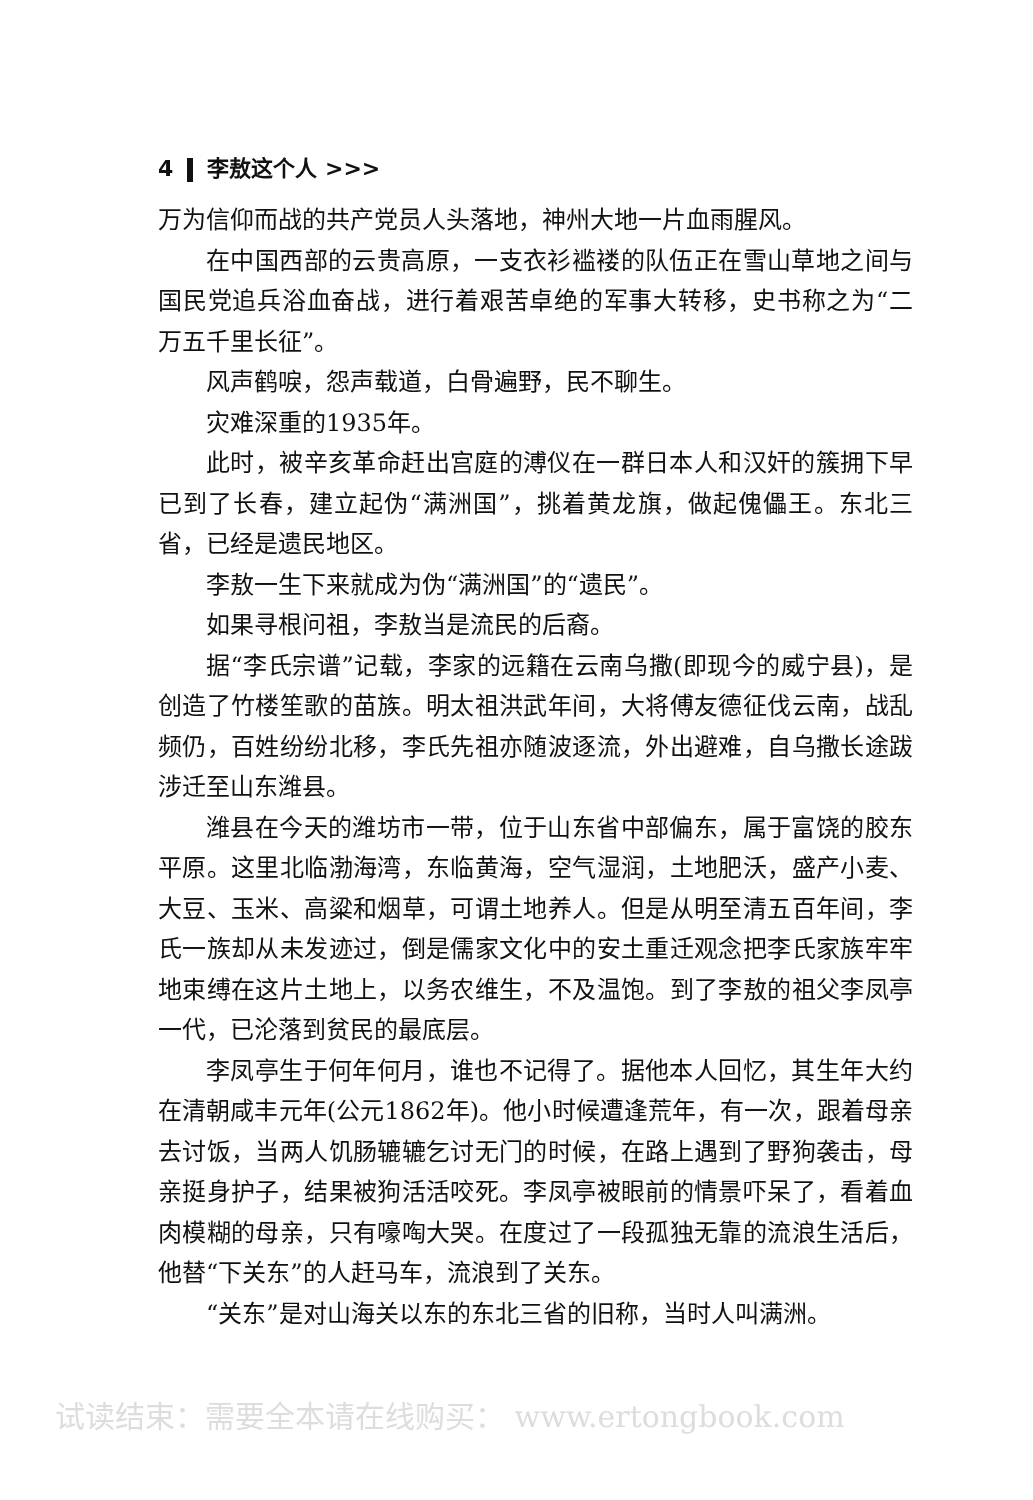4 李敖这个人 >>>
万为信仰而战的共产党员人头落地，神州大地一片血雨腥风。
在中国西部的云贵高原，一支衣衫褴褛的队伍正在雪山草地之间与国民党追兵浴血奋战，进行着艰苦卓绝的军事大转移，史书称之为“二万五千里长征”。
风声鹤唳，怨声载道，白骨遍野，民不聊生。
灾难深重的1935年。
此时，被辛亥革命赶出宫庭的溥仪在一群日本人和汉奸的簇拥下早已到了长春，建立起伪“满洲国”，挑着黄龙旗，做起傀儡王。东北三省，已经是遗民地区。
李敖一生下来就成为伪“满洲国”的“遗民”。
如果寻根问祖，李敖当是流民的后裔。
据“李氏宗谱”记载，李家的远籍在云南乌撒(即现今的威宁县)，是创造了竹楼笙歌的苗族。明太祖洪武年间，大将傅友德征伐云南，战乱频仍，百姓纷纷北移，李氏先祖亦随波逐流，外出避难，自乌撒长途跋涉迁至山东潍县。
潍县在今天的潍坊市一带，位于山东省中部偏东，属于富饶的胶东平原。这里北临渤海湾，东临黄海，空气湿润，土地肥沃，盛产小麦、大豆、玉米、高粱和烟草，可谓土地养人。但是从明至清五百年间，李氏一族却从未发迹过，倒是儒家文化中的安土重迁观念把李氏家族牢牢地束缚在这片土地上，以务农维生，不及温饱。到了李敖的祖父李凤亭一代，已沦落到贫民的最底层。
李凤亭生于何年何月，谁也不记得了。据他本人回忆，其生年大约在清朝咸丰元年(公元1862年)。他小时候遭逢荒年，有一次，跟着母亲去讨饭，当两人饥肠辘辘乞讨无门的时候，在路上遇到了野狗袭击，母亲挺身护子，结果被狗活活咬死。李凤亭被眼前的情景吓呆了，看着血肉模糊的母亲，只有嚎啕大哭。在度过了一段孤独无靠的流浪生活后，他替“下关东”的人赶马车，流浪到了关东。
“关东”是对山海关以东的东北三省的旧称，当时人叫满洲。
试读结束：需要全本请在线购买： www.ertongbook.com